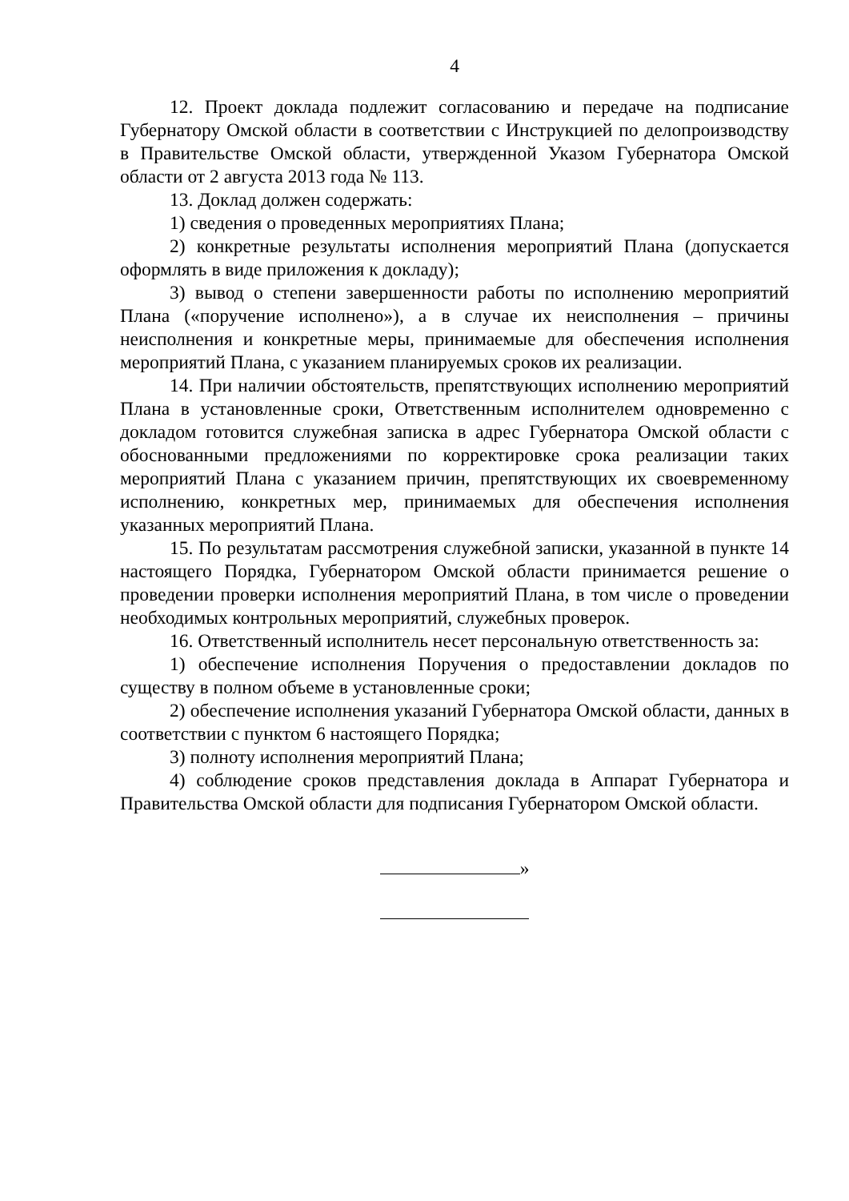4
12. Проект доклада подлежит согласованию и передаче на подписание Губернатору Омской области в соответствии с Инструкцией по делопроизводству в Правительстве Омской области, утвержденной Указом Губернатора Омской области от 2 августа 2013 года № 113.
13. Доклад должен содержать:
1) сведения о проведенных мероприятиях Плана;
2) конкретные результаты исполнения мероприятий Плана (допускается оформлять в виде приложения к докладу);
3) вывод о степени завершенности работы по исполнению мероприятий Плана («поручение исполнено»), а в случае их неисполнения – причины неисполнения и конкретные меры, принимаемые для обеспечения исполнения мероприятий Плана, с указанием планируемых сроков их реализации.
14. При наличии обстоятельств, препятствующих исполнению мероприятий Плана в установленные сроки, Ответственным исполнителем одновременно с докладом готовится служебная записка в адрес Губернатора Омской области с обоснованными предложениями по корректировке срока реализации таких мероприятий Плана с указанием причин, препятствующих их своевременному исполнению, конкретных мер, принимаемых для обеспечения исполнения указанных мероприятий Плана.
15. По результатам рассмотрения служебной записки, указанной в пункте 14 настоящего Порядка, Губернатором Омской области принимается решение о проведении проверки исполнения мероприятий Плана, в том числе о проведении необходимых контрольных мероприятий, служебных проверок.
16. Ответственный исполнитель несет персональную ответственность за:
1) обеспечение исполнения Поручения о предоставлении докладов по существу в полном объеме в установленные сроки;
2) обеспечение исполнения указаний Губернатора Омской области, данных в соответствии с пунктом 6 настоящего Порядка;
3) полноту исполнения мероприятий Плана;
4) соблюдение сроков представления доклада в Аппарат Губернатора и Правительства Омской области для подписания Губернатором Омской области.
»